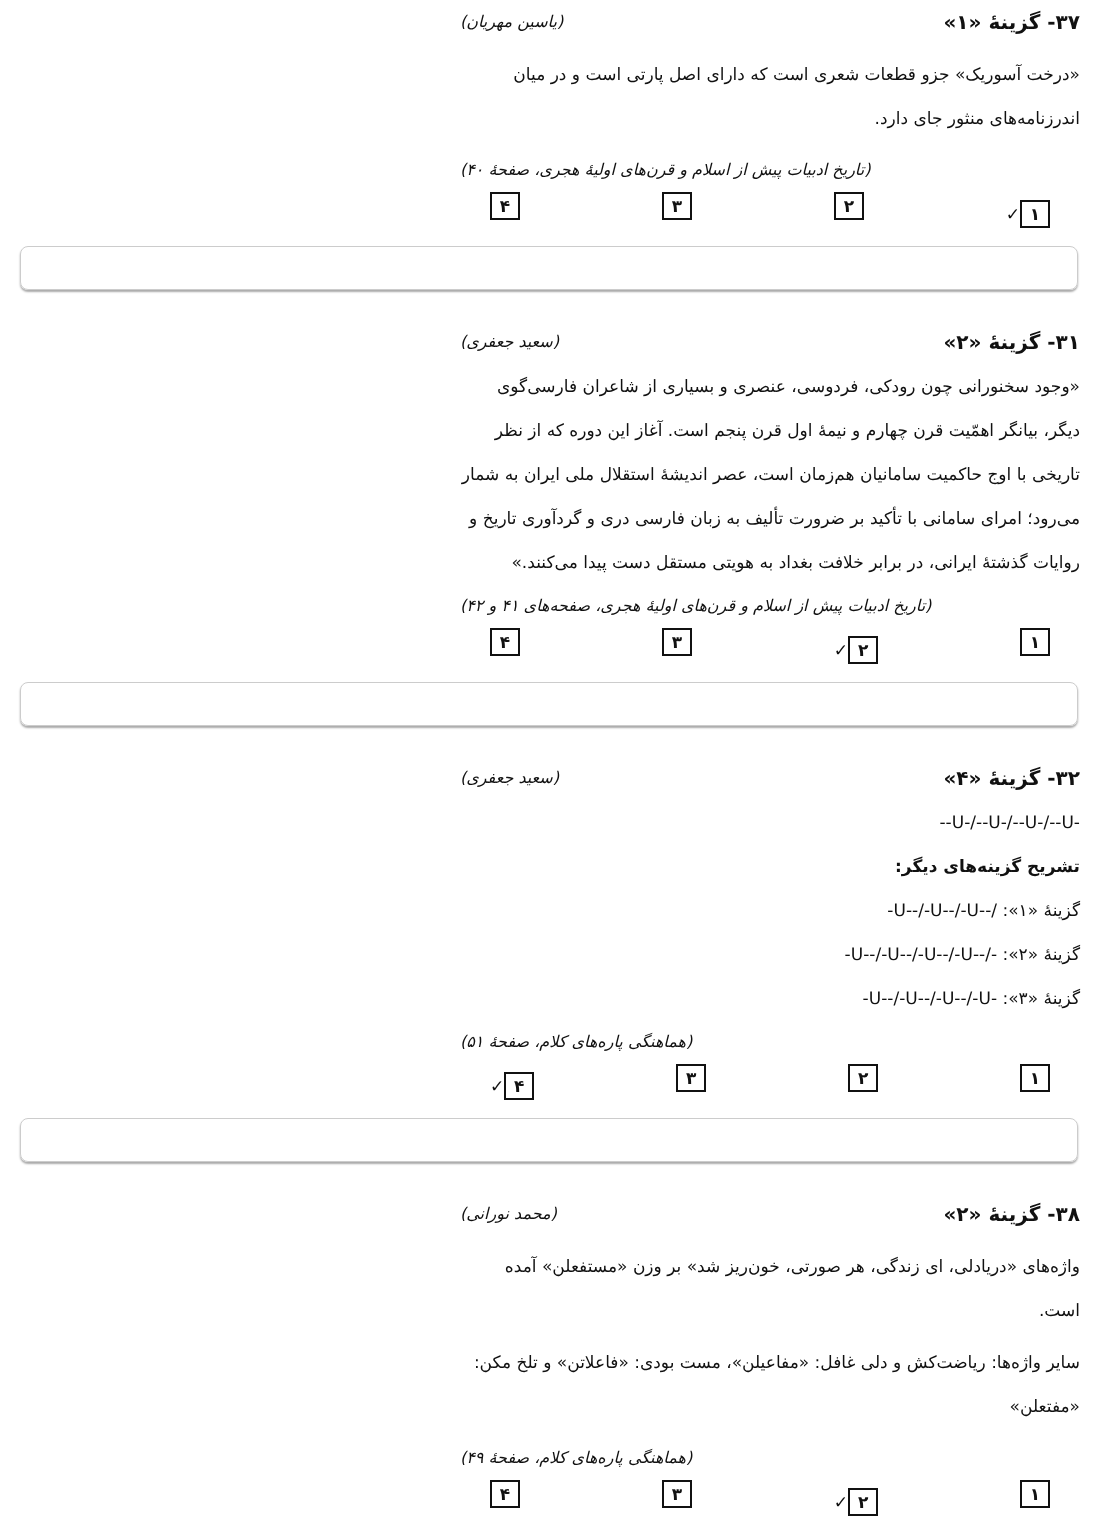۳۷- گزینهٔ «۱» (یاسین مهریان)
«درخت آسوریک» جزو قطعات شعری است که دارای اصل پارتی است و در میان اندرزنامه‌های منثور جای دارد.
(تاریخ ادبیات پیش از اسلام و قرن‌های اولیهٔ هجری، صفحهٔ ۴۰)
۱ ✓ ۲ ۳ ۴
۳۱- گزینهٔ «۲» (سعید جعفری)
«وجود سخنورانی چون رودکی، فردوسی، عنصری و بسیاری از شاعران فارسی‌گوی دیگر، بیانگر اهمّیت قرن چهارم و نیمهٔ اول قرن پنجم است. آغاز این دوره که از نظر تاریخی با اوج حاکمیت سامانیان هم‌زمان است، عصر اندیشهٔ استقلال ملی ایران به شمار می‌رود؛ امرای سامانی با تأکید بر ضرورت تألیف به زبان فارسی دری و گردآوری تاریخ و روایات گذشتهٔ ایرانی، در برابر خلافت بغداد به هویتی مستقل دست پیدا می‌کنند.»
(تاریخ ادبیات پیش از اسلام و قرن‌های اولیهٔ هجری، صفحه‌های ۴۱ و ۴۲)
۱ ۲ ✓ ۳ ۴
۳۲- گزینهٔ «۴» (سعید جعفری)
--U-/--U-/--U-/--U-
تشریح گزینه‌های دیگر:
گزینهٔ «۱»: -U--/-U--/-U--/
گزینهٔ «۲»: -U--/-U--/-U--/-U--/-
گزینهٔ «۳»: -U--/-U--/-U--/-U-
(هماهنگی پاره‌های کلام، صفحهٔ ۵۱)
۱ ۲ ۳ ۴ ✓
۳۸- گزینهٔ «۲» (محمد نورانی)
واژه‌های «دریادلی، ای زندگی، هر صورتی، خون‌ریز شد» بر وزن «مستفعلن» آمده است.
سایر واژه‌ها: ریاضت‌کش و دلی غافل: «مفاعیلن»، مست بودی: «فاعلاتن» و تلخ مکن: «مفتعلن»
(هماهنگی پاره‌های کلام، صفحهٔ ۴۹)
۱ ۲ ✓ ۳ ۴